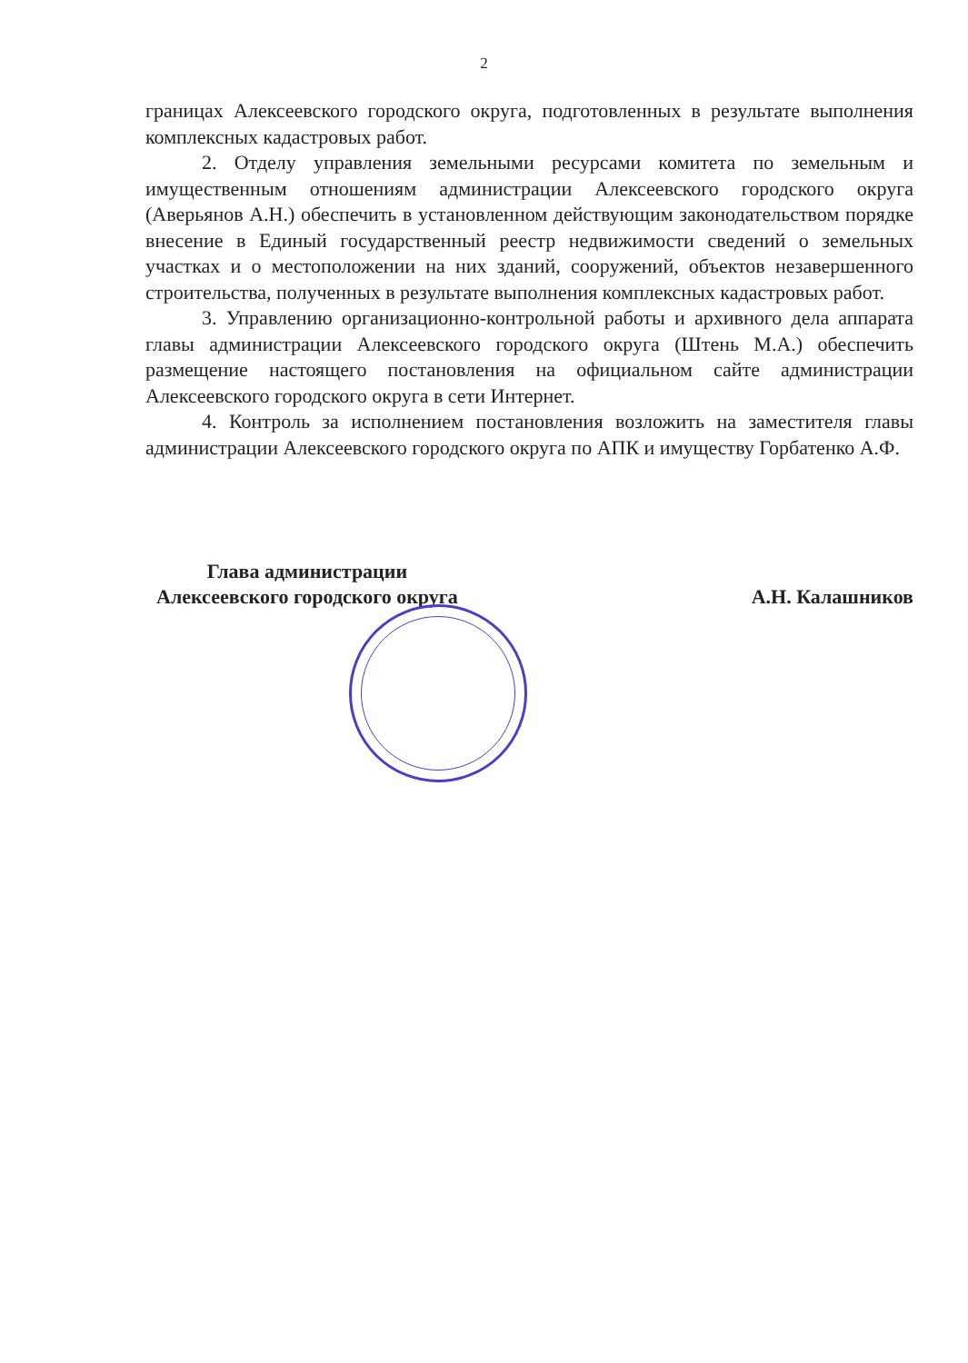2
границах Алексеевского городского округа, подготовленных в результате выполнения комплексных кадастровых работ.
2. Отделу управления земельными ресурсами комитета по земельным и имущественным отношениям администрации Алексеевского городского округа (Аверьянов А.Н.) обеспечить в установленном действующим законодательством порядке внесение в Единый государственный реестр недвижимости сведений о земельных участках и о местоположении на них зданий, сооружений, объектов незавершенного строительства, полученных в результате выполнения комплексных кадастровых работ.
3. Управлению организационно-контрольной работы и архивного дела аппарата главы администрации Алексеевского городского округа (Штень М.А.) обеспечить размещение настоящего постановления на официальном сайте администрации Алексеевского городского округа в сети Интернет.
4. Контроль за исполнением постановления возложить на заместителя главы администрации Алексеевского городского округа по АПК и имуществу Горбатенко А.Ф.
Глава администрации
Алексеевского городского округа
А.Н. Калашников